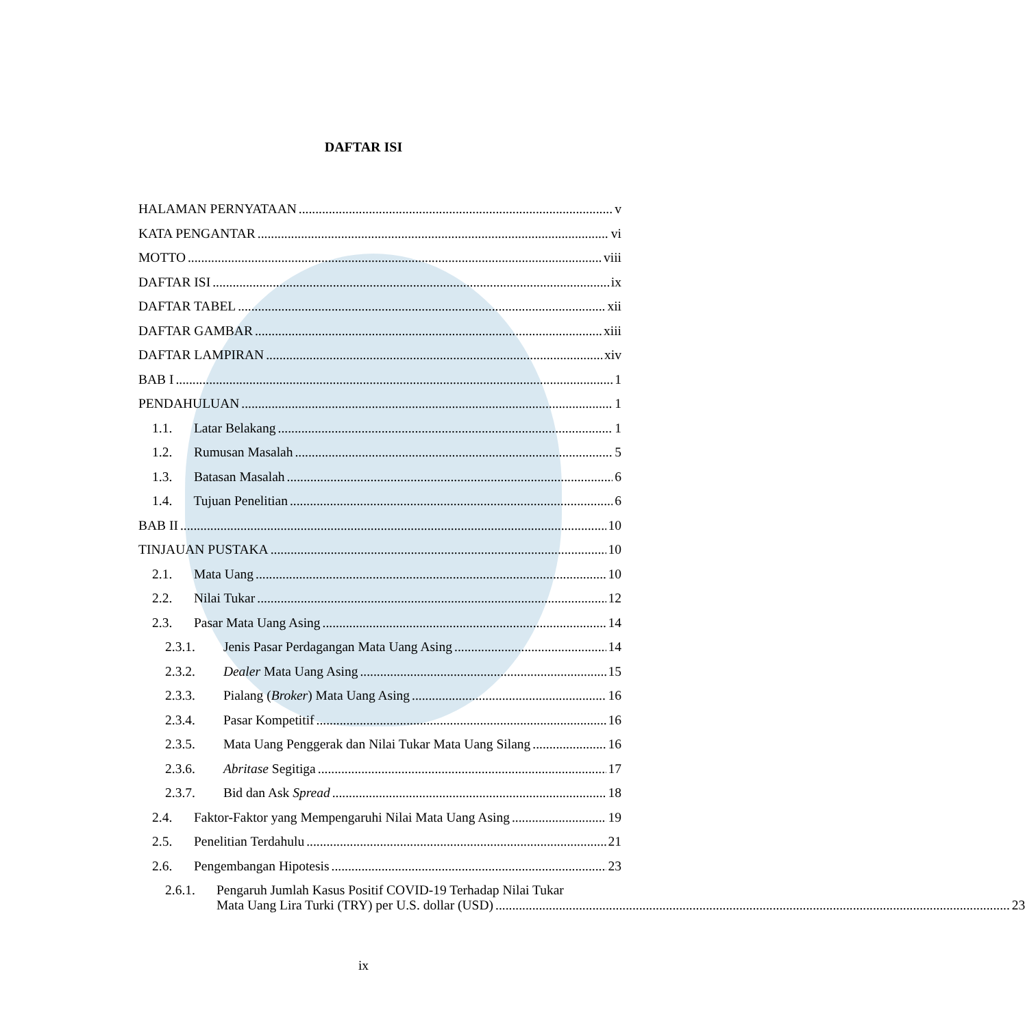DAFTAR ISI
HALAMAN PERNYATAAN v
KATA PENGANTAR vi
MOTTO viii
DAFTAR ISI ix
DAFTAR TABEL xii
DAFTAR GAMBAR xiii
DAFTAR LAMPIRAN xiv
BAB I 1
PENDAHULUAN 1
1.1. Latar Belakang 1
1.2. Rumusan Masalah 5
1.3. Batasan Masalah 6
1.4. Tujuan Penelitian 6
BAB II 10
TINJAUAN PUSTAKA 10
2.1. Mata Uang 10
2.2. Nilai Tukar 12
2.3. Pasar Mata Uang Asing 14
2.3.1. Jenis Pasar Perdagangan Mata Uang Asing 14
2.3.2. Dealer Mata Uang Asing 15
2.3.3. Pialang (Broker) Mata Uang Asing 16
2.3.4. Pasar Kompetitif 16
2.3.5. Mata Uang Penggerak dan Nilai Tukar Mata Uang Silang 16
2.3.6. Abritase Segitiga 17
2.3.7. Bid dan Ask Spread 18
2.4. Faktor-Faktor yang Mempengaruhi Nilai Mata Uang Asing 19
2.5. Penelitian Terdahulu 21
2.6. Pengembangan Hipotesis 23
2.6.1. Pengaruh Jumlah Kasus Positif COVID-19 Terhadap Nilai Tukar
Mata Uang Lira Turki (TRY) per U.S. dollar (USD) 23
ix